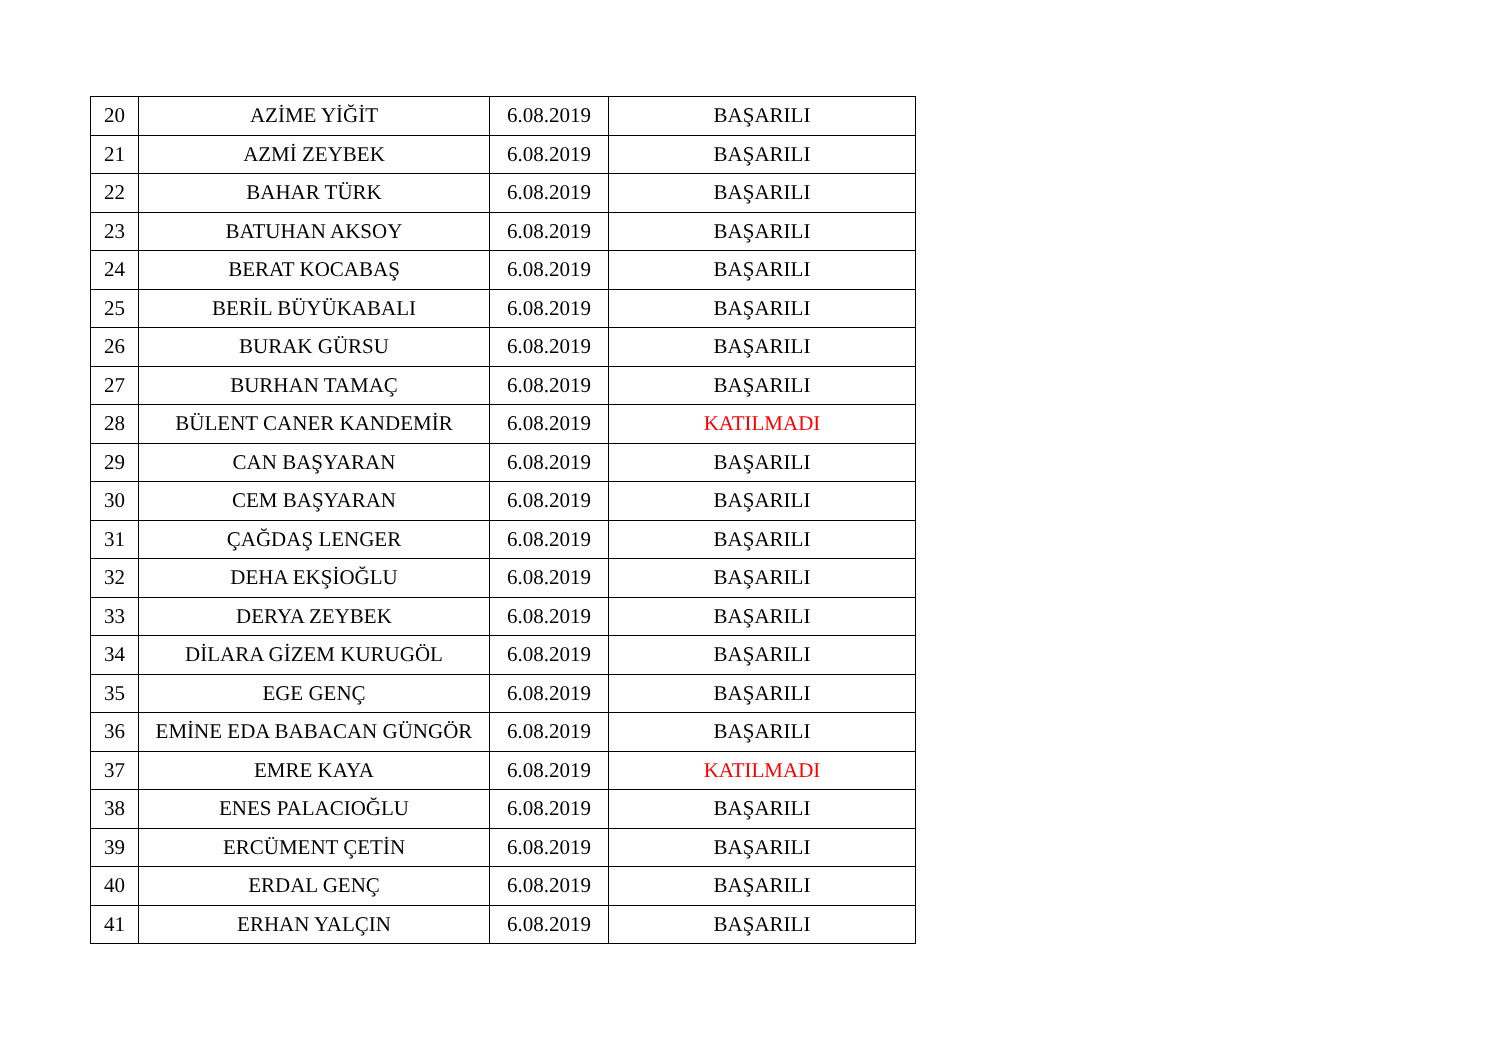| 20 | AZİME YİĞİT | 6.08.2019 | BAŞARILI |
| 21 | AZMİ ZEYBEK | 6.08.2019 | BAŞARILI |
| 22 | BAHAR TÜRK | 6.08.2019 | BAŞARILI |
| 23 | BATUHAN AKSOY | 6.08.2019 | BAŞARILI |
| 24 | BERAT KOCABAŞ | 6.08.2019 | BAŞARILI |
| 25 | BERİL BÜYÜKABALI | 6.08.2019 | BAŞARILI |
| 26 | BURAK GÜRSU | 6.08.2019 | BAŞARILI |
| 27 | BURHAN TAMAÇ | 6.08.2019 | BAŞARILI |
| 28 | BÜLENT CANER KANDEMİR | 6.08.2019 | KATILMADI |
| 29 | CAN BAŞYARAN | 6.08.2019 | BAŞARILI |
| 30 | CEM BAŞYARAN | 6.08.2019 | BAŞARILI |
| 31 | ÇAĞDAŞ LENGER | 6.08.2019 | BAŞARILI |
| 32 | DEHA EKŞİOĞLU | 6.08.2019 | BAŞARILI |
| 33 | DERYA ZEYBEK | 6.08.2019 | BAŞARILI |
| 34 | DİLARA GİZEM KURUGÖL | 6.08.2019 | BAŞARILI |
| 35 | EGE GENÇ | 6.08.2019 | BAŞARILI |
| 36 | EMİNE EDA BABACAN GÜNGÖR | 6.08.2019 | BAŞARILI |
| 37 | EMRE KAYA | 6.08.2019 | KATILMADI |
| 38 | ENES PALACIOĞLU | 6.08.2019 | BAŞARILI |
| 39 | ERCÜMENT ÇETİN | 6.08.2019 | BAŞARILI |
| 40 | ERDAL GENÇ | 6.08.2019 | BAŞARILI |
| 41 | ERHAN YALÇIN | 6.08.2019 | BAŞARILI |